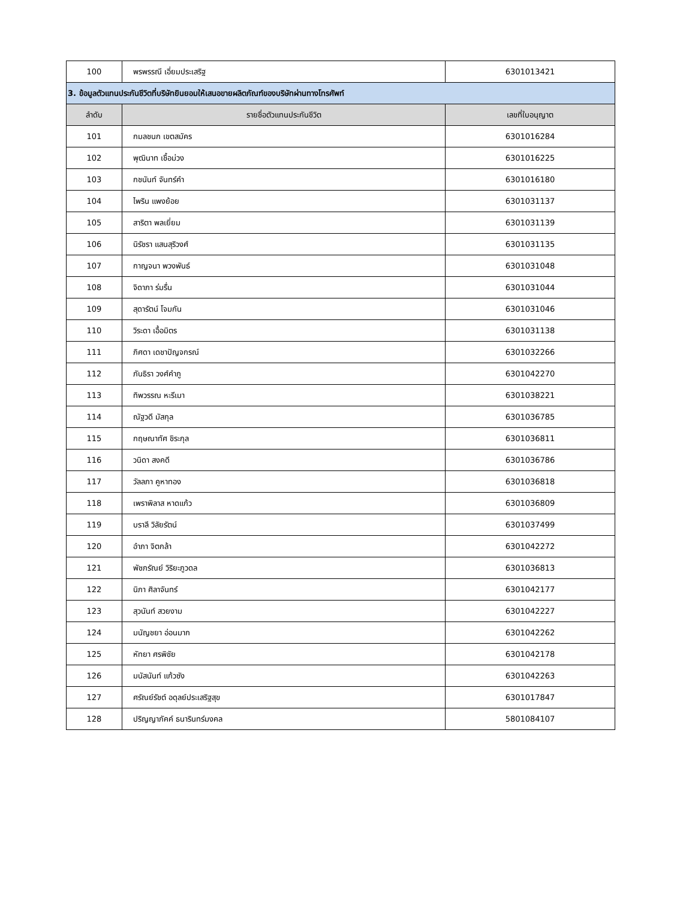| 100 | พรพรรณี เอี่ยมประเสริฐ | 6301013421 |
| 3. ข้อมูลตัวแทนประกันชีวิตที่บริษัทยินยอมให้เสนอขายผลิตภัณฑ์ของบริษัทผ่านทางโทรศัพท์ | | |
| ลำดับ | รายชื่อตัวแทนประกันชีวิต | เลขที่ใบอนุญาต |
| 101 | กมลชนก เขตสมัคร | 6301016284 |
| 102 | พุฒินาท เชื้อม่วง | 6301016225 |
| 103 | กชนันท์ จันทร์คำ | 6301016180 |
| 104 | ไพริน แพงย้อย | 6301031137 |
| 105 | สาริตา พลเยี่ยม | 6301031139 |
| 106 | นิรัชรา แสนสุริวงศ์ | 6301031135 |
| 107 | กาญจนา พวงพันธ์ | 6301031048 |
| 108 | จิดาภา ร่มรื่น | 6301031044 |
| 109 | สุดารัตน์ โจมกัน | 6301031046 |
| 110 | วิระดา เอื้อมิตร | 6301031138 |
| 111 | ภิศดา เดชาปัญจกรณ์ | 6301032266 |
| 112 | ภันธิรา วงศ์คำภู | 6301042270 |
| 113 | ทิพวรรณ หะรีเมา | 6301038221 |
| 114 | ณัฐวดี มัสกุล | 6301036785 |
| 115 | กฤษณาทัศ ชิระกุล | 6301036811 |
| 116 | วนิดา สงคดี | 6301036786 |
| 117 | วัลลภา คูหาทอง | 6301036818 |
| 118 | เพราพิลาส หาดแก้ว | 6301036809 |
| 119 | บราลี วิลัยรัตน์ | 6301037499 |
| 120 | อำภา จิตกล้า | 6301042272 |
| 121 | พัชภรัณย์ วิริยะภูวดล | 6301036813 |
| 122 | นิภา ศิลาจันทร์ | 6301042177 |
| 123 | สุวนันท์ สวยงาม | 6301042227 |
| 124 | มนัญชยา อ่อนมาก | 6301042262 |
| 125 | หัทยา ศรพิชัย | 6301042178 |
| 126 | มนัสนันท์ แก้วซัง | 6301042263 |
| 127 | ศรัณย์รัชต์ อดุลย์ประเสริฐสุข | 6301017847 |
| 128 | ปริญญาภัคค์ ธนารินทร์มงคล | 5801084107 |